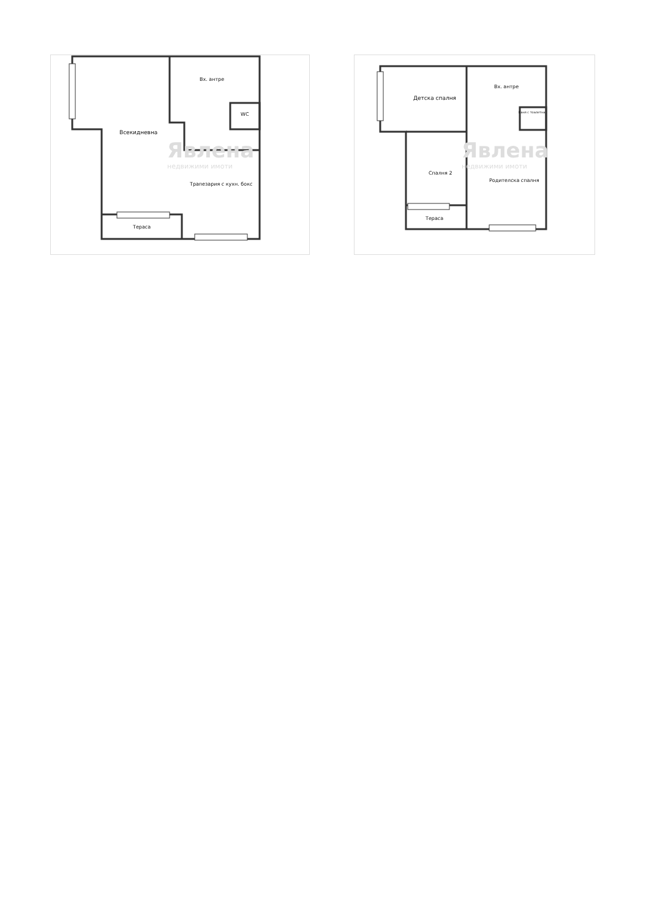Вх. антре
WC
Всекидневна
Явлена
недвижими имоти
Трапезария с кухн. бокс
Тераса
Вх. антре
Детска спалня
Баня с тоалетна
Явлена
недвижими имоти
Спалня 2
Родителска спалня
Тераса